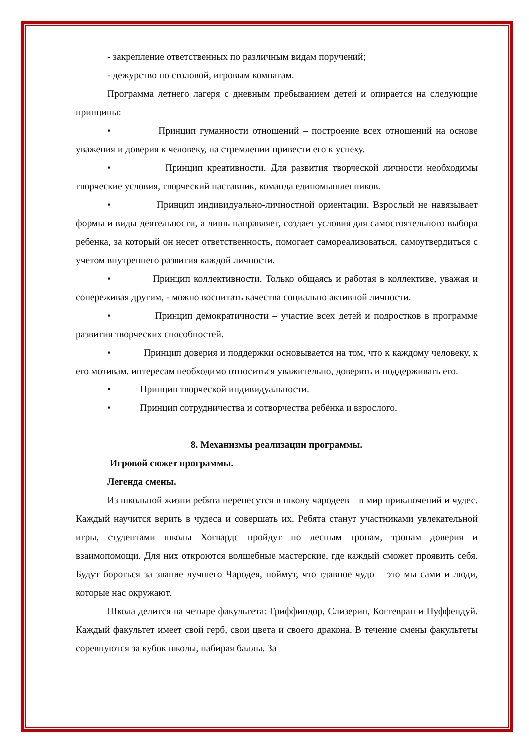- закрепление ответственных по различным видам поручений;
- дежурство по столовой, игровым комнатам.
Программа летнего лагеря с дневным пребыванием детей и опирается на следующие принципы:
• Принцип гуманности отношений – построение всех отношений на основе уважения и доверия к человеку, на стремлении привести его к успеху.
• Принцип креативности. Для развития творческой личности необходимы творческие условия, творческий наставник, команда единомышленников.
• Принцип индивидуально-личностной ориентации. Взрослый не навязывает формы и виды деятельности, а лишь направляет, создает условия для самостоятельного выбора ребенка, за который он несет ответственность, помогает самореализоваться, самоутвердиться с учетом внутреннего развития каждой личности.
• Принцип коллективности. Только общаясь и работая в коллективе, уважая и сопереживая другим, - можно воспитать качества социально активной личности.
• Принцип демократичности – участие всех детей и подростков в программе развития творческих способностей.
• Принцип доверия и поддержки основывается на том, что к каждому человеку, к его мотивам, интересам необходимо относиться уважительно, доверять и поддерживать его.
• Принцип творческой индивидуальности.
• Принцип сотрудничества и сотворчества ребёнка и взрослого.
8. Механизмы реализации программы.
Игровой сюжет программы.
Легенда смены.
Из школьной жизни ребята перенесутся в школу чародеев – в мир приключений и чудес. Каждый научится верить в чудеса и совершать их. Ребята станут участниками увлекательной игры, студентами школы Хогвардс пройдут по лесным тропам, тропам доверия и взаимопомощи. Для них откроются волшебные мастерские, где каждый сможет проявить себя. Будут бороться за звание лучшего Чародея, поймут, что гдавное чудо – это мы сами и люди, которые нас окружают.
Школа делится на четыре факультета: Гриффиндор, Слизерин, Когтевран и Пуффендуй. Каждый факультет имеет свой герб, свои цвета и своего дракона. В течение смены факультеты соревнуются за кубок школы, набирая баллы. За